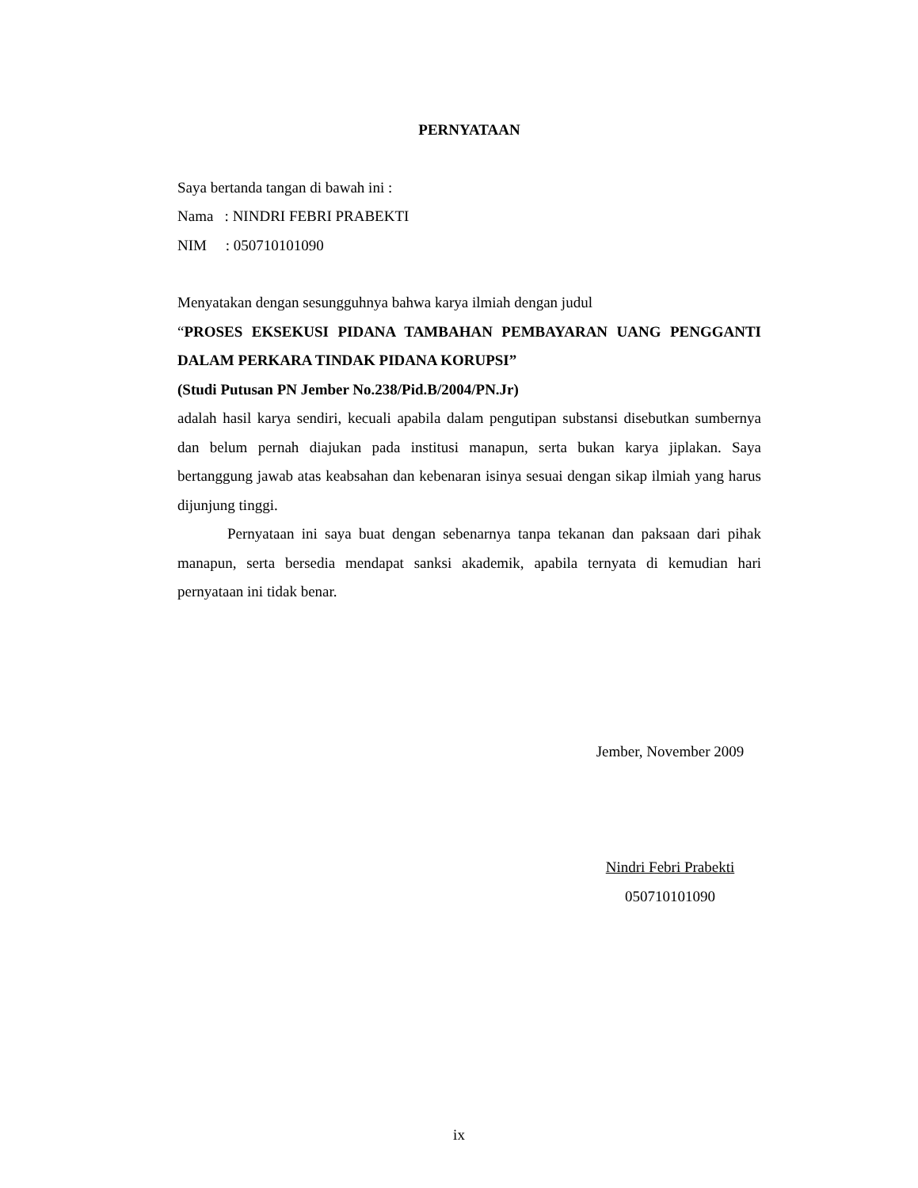PERNYATAAN
Saya bertanda tangan di bawah ini :
Nama : NINDRI FEBRI PRABEKTI
NIM : 050710101090
Menyatakan dengan sesungguhnya bahwa karya ilmiah dengan judul
“PROSES EKSEKUSI PIDANA TAMBAHAN PEMBAYARAN UANG PENGGANTI DALAM PERKARA TINDAK PIDANA KORUPSI”
(Studi Putusan PN Jember No.238/Pid.B/2004/PN.Jr)
adalah hasil karya sendiri, kecuali apabila dalam pengutipan substansi disebutkan sumbernya dan belum pernah diajukan pada institusi manapun, serta bukan karya jiplakan. Saya bertanggung jawab atas keabsahan dan kebenaran isinya sesuai dengan sikap ilmiah yang harus dijunjung tinggi.
Pernyataan ini saya buat dengan sebenarnya tanpa tekanan dan paksaan dari pihak manapun, serta bersedia mendapat sanksi akademik, apabila ternyata di kemudian hari pernyataan ini tidak benar.
Jember, November 2009
Nindri Febri Prabekti
050710101090
ix